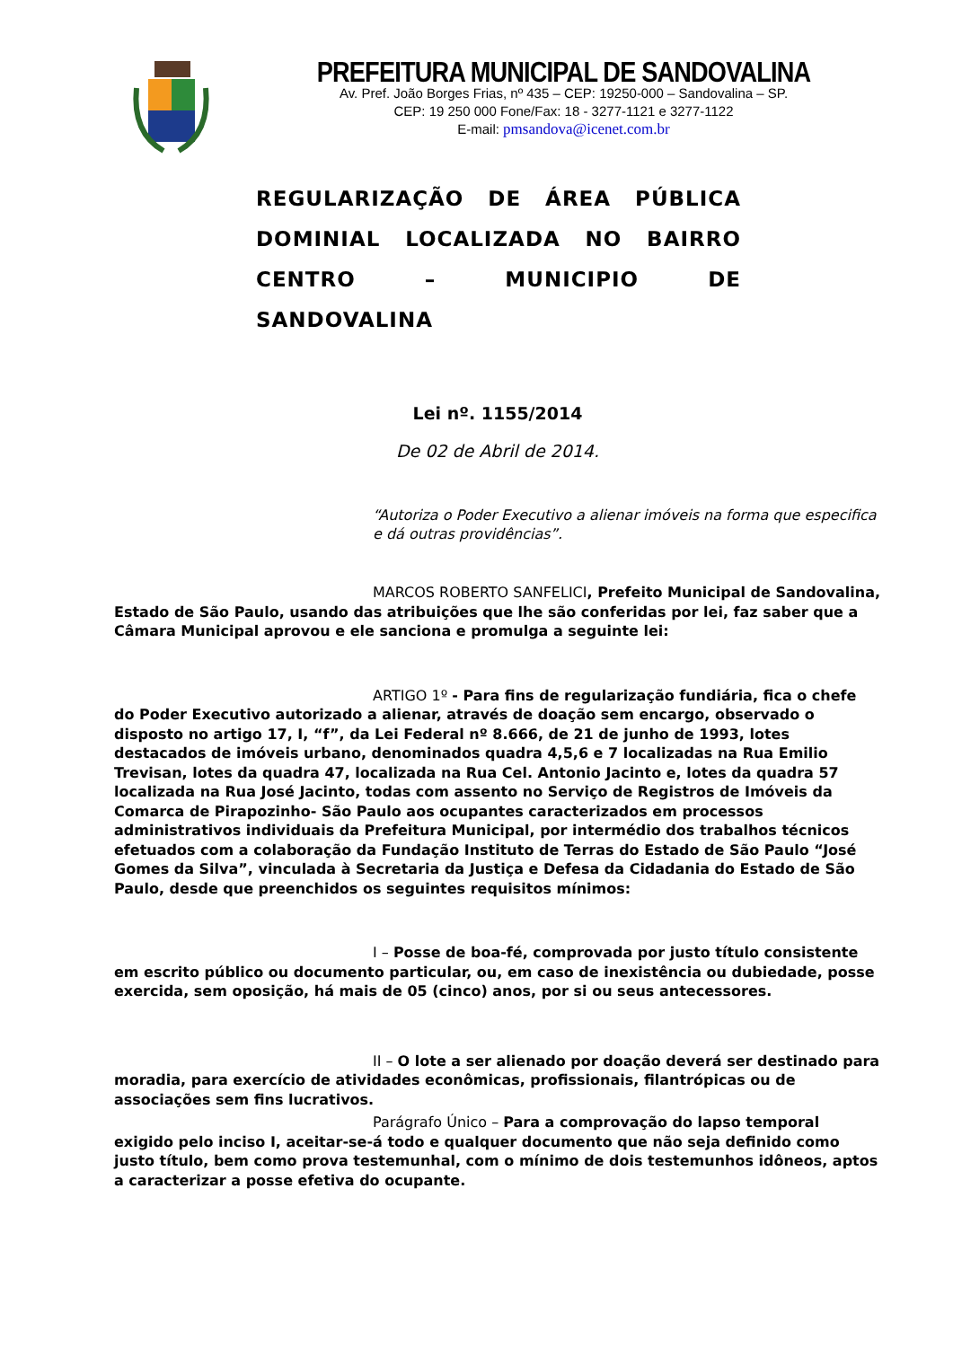PREFEITURA MUNICIPAL DE SANDOVALINA
Av. Pref. João Borges Frias, nº 435 – CEP: 19250-000 – Sandovalina – SP.
CEP: 19 250 000 Fone/Fax: 18 - 3277-1121 e 3277-1122
E-mail: pmsandova@icenet.com.br
REGULARIZAÇÃO DE ÁREA PÚBLICA DOMINIAL LOCALIZADA NO BAIRRO CENTRO – MUNICIPIO DE
SANDOVALINA
Lei nº. 1155/2014
De 02 de Abril de 2014.
“Autoriza o Poder Executivo a alienar imóveis na forma que especifica e dá outras providências”.
MARCOS ROBERTO SANFELICI, Prefeito Municipal de Sandovalina, Estado de São Paulo, usando das atribuições que lhe são conferidas por lei, faz saber que a Câmara Municipal aprovou e ele sanciona e promulga a seguinte lei:
ARTIGO 1º - Para fins de regularização fundiária, fica o chefe do Poder Executivo autorizado a alienar, através de doação sem encargo, observado o disposto no artigo 17, I, “f”, da Lei Federal nº 8.666, de 21 de junho de 1993, lotes destacados de imóveis urbano, denominados quadra 4,5,6 e 7 localizadas na Rua Emilio Trevisan, lotes da quadra 47, localizada na Rua Cel. Antonio Jacinto e, lotes da quadra 57 localizada na Rua José Jacinto, todas com assento no Serviço de Registros de Imóveis da Comarca de Pirapozinho- São Paulo aos ocupantes caracterizados em processos administrativos individuais da Prefeitura Municipal, por intermédio dos trabalhos técnicos efetuados com a colaboração da Fundação Instituto de Terras do Estado de São Paulo “José Gomes da Silva”, vinculada à Secretaria da Justiça e Defesa da Cidadania do Estado de São Paulo, desde que preenchidos os seguintes requisitos mínimos:
I – Posse de boa-fé, comprovada por justo título consistente em escrito público ou documento particular, ou, em caso de inexistência ou dubiedade, posse exercida, sem oposição, há mais de 05 (cinco) anos, por si ou seus antecessores.
II – O lote a ser alienado por doação deverá ser destinado para moradia, para exercício de atividades econômicas, profissionais, filantrópicas ou de associações sem fins lucrativos.
Parágrafo Único – Para a comprovação do lapso temporal exigido pelo inciso I, aceitar-se-á todo e qualquer documento que não seja definido como justo título, bem como prova testemunhal, com o mínimo de dois testemunhos idôneos, aptos a caracterizar a posse efetiva do ocupante.